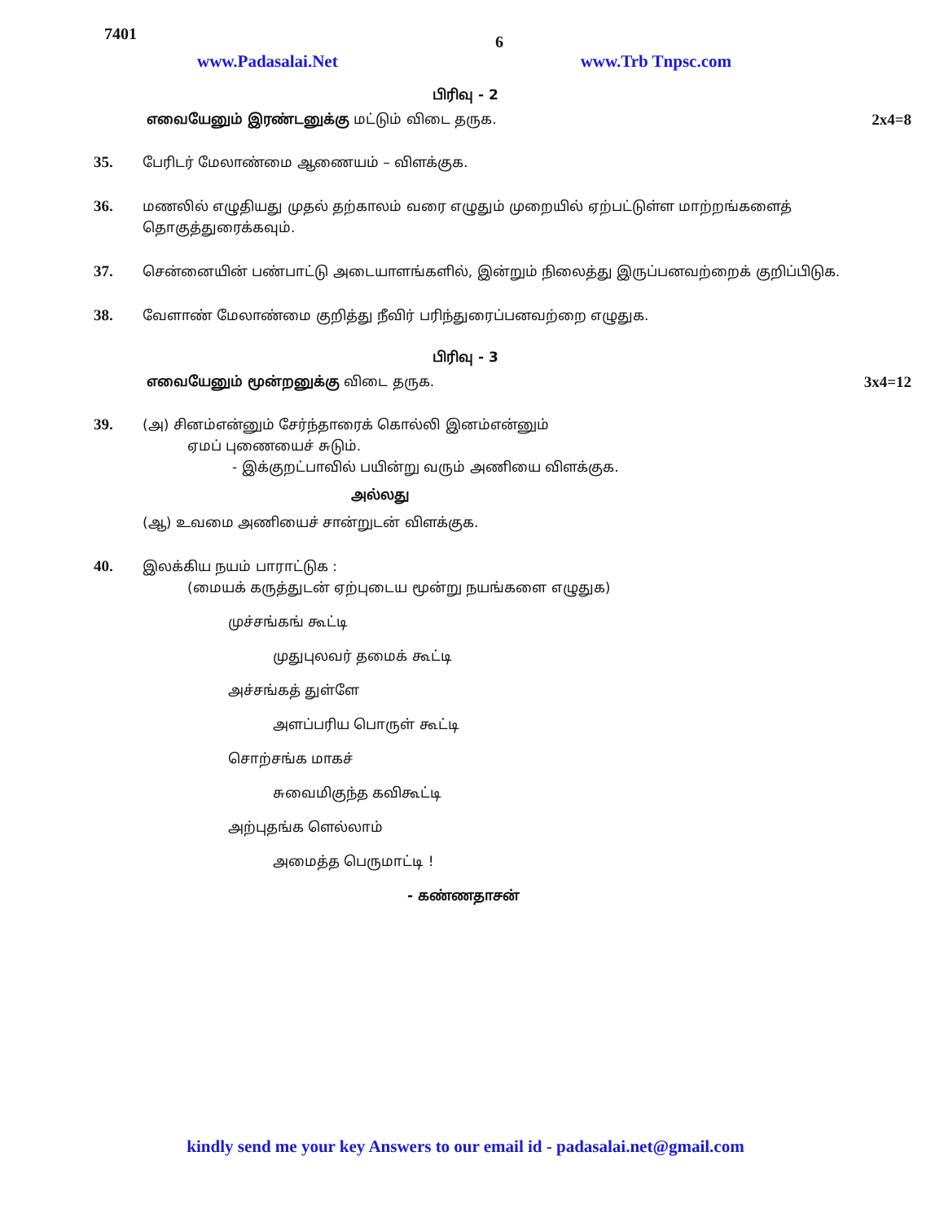7401
6
www.Padasalai.Net www.Trb Tnpsc.com
பிரிவு - 2
எவையேனும் இரண்டனுக்கு மட்டும் விடை தருக. 2x4=8
35. பேரிடர் மேலாண்மை ஆணையம் – விளக்குக.
36. மணலில் எழுதியது முதல் தற்காலம் வரை எழுதும் முறையில் ஏற்பட்டுள்ள மாற்றங்களைத் தொகுத்துரைக்கவும்.
37. சென்னையின் பண்பாட்டு அடையாளங்களில், இன்றும் நிலைத்து இருப்பனவற்றைக் குறிப்பிடுக.
38. வேளாண் மேலாண்மை குறித்து நீவிர் பரிந்துரைப்பனவற்றை எழுதுக.
பிரிவு - 3
எவையேனும் மூன்றனுக்கு விடை தருக. 3x4=12
39. (அ) சினம்என்னும் சேர்ந்தாரைக் கொல்லி இனம்என்னும்
ஏமப் புணையைச் சுடும்.
- இக்குறட்பாவில் பயின்று வரும் அணியை விளக்குக.
அல்லது
(ஆ) உவமை அணியைச் சான்றுடன் விளக்குக.
40. இலக்கிய நயம் பாராட்டுக :
(மையக் கருத்துடன் ஏற்புடைய மூன்று நயங்களை எழுதுக)
முச்சங்கங் கூட்டி
முதுபுலவர் தமைக் கூட்டி
அச்சங்கத் துள்ளே
அளப்பரிய பொருள் கூட்டி
சொற்சங்க மாகச்
சுவைமிகுந்த கவிகூட்டி
அற்புதங்க ளெல்லாம்
அமைத்த பெருமாட்டி !
- கண்ணதாசன்
kindly send me your key Answers to our email id - padasalai.net@gmail.com